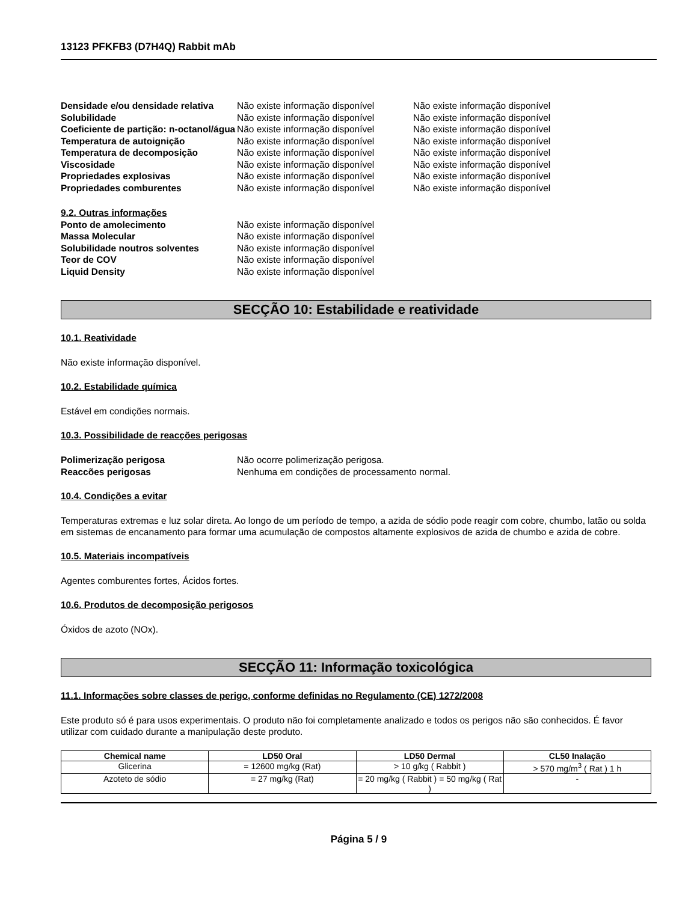13123 PFKFB3 (D7H4Q) Rabbit mAb
Densidade e/ou densidade relativa Não existe informação disponível Não existe informação disponível Solubilidade Não existe informação disponível Não existe informação disponível Coeficiente de partição: n-octanol/água Não existe informação disponível Não existe informação disponível Temperatura de autoignição Não existe informação disponível Não existe informação disponível Temperatura de decomposição Não existe informação disponível Não existe informação disponível Viscosidade Não existe informação disponível Não existe informação disponível Propriedades explosivas Não existe informação disponível Não existe informação disponível Propriedades comburentes Não existe informação disponível Não existe informação disponível
9.2. Outras informações Ponto de amolecimento Não existe informação disponível Massa Molecular Não existe informação disponível Solubilidade noutros solventes Não existe informação disponível Teor de COV Não existe informação disponível Liquid Density Não existe informação disponível
SECÇÃO 10: Estabilidade e reatividade
10.1. Reatividade
Não existe informação disponível.
10.2. Estabilidade química
Estável em condições normais.
10.3. Possibilidade de reacções perigosas
Polimerização perigosa Não ocorre polimerização perigosa. Reaccões perigosas Nenhuma em condições de processamento normal.
10.4. Condições a evitar
Temperaturas extremas e luz solar direta. Ao longo de um período de tempo, a azida de sódio pode reagir com cobre, chumbo, latão ou solda em sistemas de encanamento para formar uma acumulação de compostos altamente explosivos de azida de chumbo e azida de cobre.
10.5. Materiais incompatíveis
Agentes comburentes fortes, Ácidos fortes.
10.6. Produtos de decomposição perigosos
Óxidos de azoto (NOx).
SECÇÃO 11: Informação toxicológica
11.1. Informações sobre classes de perigo, conforme definidas no Regulamento (CE) 1272/2008
Este produto só é para usos experimentais. O produto não foi completamente analizado e todos os perigos não são conhecidos. É favor utilizar com cuidado durante a manipulação deste produto.
| Chemical name | LD50 Oral | LD50 Dermal | CL50 Inalação |
| --- | --- | --- | --- |
| Glicerina | = 12600 mg/kg (Rat) | > 10 g/kg ( Rabbit ) | > 570 mg/m<sup>3</sup> ( Rat ) 1 h |
| Azoteto de sódio | = 27 mg/kg (Rat) | = 20 mg/kg ( Rabbit ) = 50 mg/kg ( Rat ) | - |
Página 5 / 9